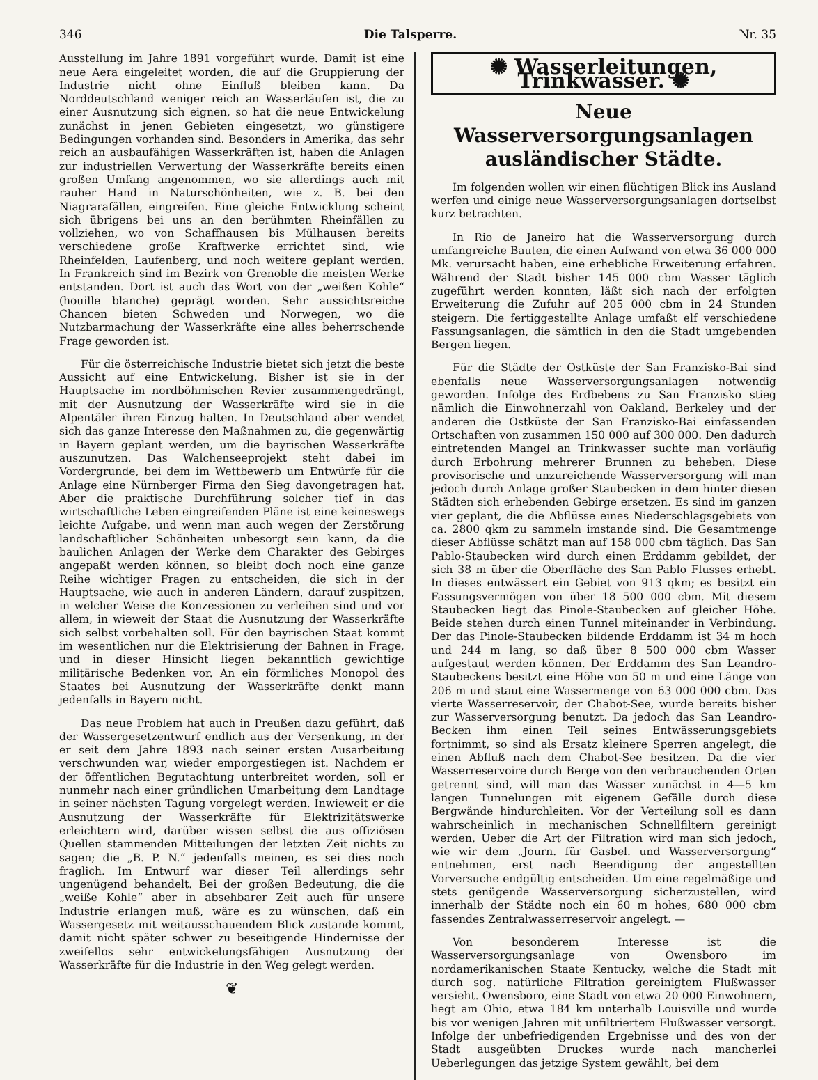346 Die Talsperre. Nr. 35
Ausstellung im Jahre 1891 vorgeführt wurde. Damit ist eine neue Aera eingeleitet worden, die auf die Gruppierung der Industrie nicht ohne Einfluß bleiben kann. Da Norddeutschland weniger reich an Wasserläufen ist, die zu einer Ausnutzung sich eignen, so hat die neue Entwickelung zunächst in jenen Gebieten eingesetzt, wo günstigere Bedingungen vorhanden sind. Besonders in Amerika, das sehr reich an ausbaufähigen Wasserkräften ist, haben die Anlagen zur industriellen Verwertung der Wasserkräfte bereits einen großen Umfang angenommen, wo sie allerdings auch mit rauher Hand in Naturschönheiten, wie z. B. bei den Niagrarafällen, eingreifen. Eine gleiche Entwicklung scheint sich übrigens bei uns an den berühmten Rheinfällen zu vollziehen, wo von Schaffhausen bis Mülhausen bereits verschiedene große Kraftwerke errichtet sind, wie Rheinfelden, Laufenberg, und noch weitere geplant werden. In Frankreich sind im Bezirk von Grenoble die meisten Werke entstanden. Dort ist auch das Wort von der „weißen Kohle“ (houille blanche) geprägt worden. Sehr aussichtsreiche Chancen bieten Schweden und Norwegen, wo die Nutzbarmachung der Wasserkräfte eine alles beherrschende Frage geworden ist.
Für die österreichische Industrie bietet sich jetzt die beste Aussicht auf eine Entwickelung. Bisher ist sie in der Hauptsache im nordböhmischen Revier zusammengedrängt, mit der Ausnutzung der Wasserkräfte wird sie in die Alpentäler ihren Einzug halten. In Deutschland aber wendet sich das ganze Interesse den Maßnahmen zu, die gegenwärtig in Bayern geplant werden, um die bayrischen Wasserkräfte auszunutzen. Das Walchenseeprojekt steht dabei im Vordergrunde, bei dem im Wettbewerb um Entwürfe für die Anlage eine Nürnberger Firma den Sieg davongetragen hat. Aber die praktische Durchführung solcher tief in das wirtschaftliche Leben eingreifenden Pläne ist eine keineswegs leichte Aufgabe, und wenn man auch wegen der Zerstörung landschaftlicher Schönheiten unbesorgt sein kann, da die baulichen Anlagen der Werke dem Charakter des Gebirges angepaßt werden können, so bleibt doch noch eine ganze Reihe wichtiger Fragen zu entscheiden, die sich in der Hauptsache, wie auch in anderen Ländern, darauf zuspitzen, in welcher Weise die Konzessionen zu verleihen sind und vor allem, in wieweit der Staat die Ausnutzung der Wasserkräfte sich selbst vorbehalten soll. Für den bayrischen Staat kommt im wesentlichen nur die Elektrisierung der Bahnen in Frage, und in dieser Hinsicht liegen bekanntlich gewichtige militärische Bedenken vor. An ein förmliches Monopol des Staates bei Ausnutzung der Wasserkräfte denkt mann jedenfalls in Bayern nicht.
Das neue Problem hat auch in Preußen dazu geführt, daß der Wassergesetzentwurf endlich aus der Versenkung, in der er seit dem Jahre 1893 nach seiner ersten Ausarbeitung verschwunden war, wieder emporgestiegen ist. Nachdem er der öffentlichen Begutachtung unterbreitet worden, soll er nunmehr nach einer gründlichen Umarbeitung dem Landtage in seiner nächsten Tagung vorgelegt werden. Inwieweit er die Ausnutzung der Wasserkräfte für Elektrizitätswerke erleichtern wird, darüber wissen selbst die aus offiziösen Quellen stammenden Mitteilungen der letzten Zeit nichts zu sagen; die „B. P. N.“ jedenfalls meinen, es sei dies noch fraglich. Im Entwurf war dieser Teil allerdings sehr ungenügend behandelt. Bei der großen Bedeutung, die die „weiße Kohle“ aber in absehbarer Zeit auch für unsere Industrie erlangen muß, wäre es zu wünschen, daß ein Wassergesetz mit weitausschauendem Blick zustande kommt, damit nicht später schwer zu beseitigende Hindernisse der zweifellos sehr entwickelungsfähigen Ausnutzung der Wasserkräfte für die Industrie in den Weg gelegt werden.
❦
✺ Wasserleitungen, Trinkwasser. ✺
Neue Wasserversorgungsanlagen ausländischer Städte.
Im folgenden wollen wir einen flüchtigen Blick ins Ausland werfen und einige neue Wasserversorgungsanlagen dortselbst kurz betrachten.
In Rio de Janeiro hat die Wasserversorgung durch umfangreiche Bauten, die einen Aufwand von etwa 36 000 000 Mk. verursacht haben, eine erhebliche Erweiterung erfahren. Während der Stadt bisher 145 000 cbm Wasser täglich zugeführt werden konnten, läßt sich nach der erfolgten Erweiterung die Zufuhr auf 205 000 cbm in 24 Stunden steigern. Die fertiggestellte Anlage umfaßt elf verschiedene Fassungsanlagen, die sämtlich in den die Stadt umgebenden Bergen liegen.
Für die Städte der Ostküste der San Franzisko-Bai sind ebenfalls neue Wasserversorgungsanlagen notwendig geworden. Infolge des Erdbebens zu San Franzisko stieg nämlich die Einwohnerzahl von Oakland, Berkeley und der anderen die Ostküste der San Franzisko-Bai einfassenden Ortschaften von zusammen 150 000 auf 300 000. Den dadurch eintretenden Mangel an Trinkwasser suchte man vorläufig durch Erbohrung mehrerer Brunnen zu beheben. Diese provisorische und unzureichende Wasserversorgung will man jedoch durch Anlage großer Staubecken in dem hinter diesen Städten sich erhebenden Gebirge ersetzen. Es sind im ganzen vier geplant, die die Abflüsse eines Niederschlagsgebiets von ca. 2800 qkm zu sammeln imstande sind. Die Gesamtmenge dieser Abflüsse schätzt man auf 158 000 cbm täglich. Das San Pablo-Staubecken wird durch einen Erddamm gebildet, der sich 38 m über die Oberfläche des San Pablo Flusses erhebt. In dieses entwässert ein Gebiet von 913 qkm; es besitzt ein Fassungsvermögen von über 18 500 000 cbm. Mit diesem Staubecken liegt das Pinole-Staubecken auf gleicher Höhe. Beide stehen durch einen Tunnel miteinander in Verbindung. Der das Pinole-Staubecken bildende Erddamm ist 34 m hoch und 244 m lang, so daß über 8 500 000 cbm Wasser aufgestaut werden können. Der Erddamm des San Leandro-Staubeckens besitzt eine Höhe von 50 m und eine Länge von 206 m und staut eine Wassermenge von 63 000 000 cbm. Das vierte Wasserreservoir, der Chabot-See, wurde bereits bisher zur Wasserversorgung benutzt. Da jedoch das San Leandro-Becken ihm einen Teil seines Entwässerungsgebiets fortnimmt, so sind als Ersatz kleinere Sperren angelegt, die einen Abfluß nach dem Chabot-See besitzen. Da die vier Wasserreservoire durch Berge von den verbrauchenden Orten getrennt sind, will man das Wasser zunächst in 4—5 km langen Tunnelungen mit eigenem Gefälle durch diese Bergwände hindurchleiten. Vor der Verteilung soll es dann wahrscheinlich in mechanischen Schnellfiltern gereinigt werden. Ueber die Art der Filtration wird man sich jedoch, wie wir dem „Journ. für Gasbel. und Wasserversorgung“ entnehmen, erst nach Beendigung der angestellten Vorversuche endgültig entscheiden. Um eine regelmäßige und stets genügende Wasserversorgung sicherzustellen, wird innerhalb der Städte noch ein 60 m hohes, 680 000 cbm fassendes Zentralwasserreservoir angelegt. —
Von besonderem Interesse ist die Wasserversorgungsanlage von Owensboro im nordamerikanischen Staate Kentucky, welche die Stadt mit durch sog. natürliche Filtration gereinigtem Flußwasser versieht. Owensboro, eine Stadt von etwa 20 000 Einwohnern, liegt am Ohio, etwa 184 km unterhalb Louisville und wurde bis vor wenigen Jahren mit unfiltriertem Flußwasser versorgt. Infolge der unbefriedigenden Ergebnisse und des von der Stadt ausgeübten Druckes wurde nach mancherlei Ueberlegungen das jetzige System gewählt, bei dem